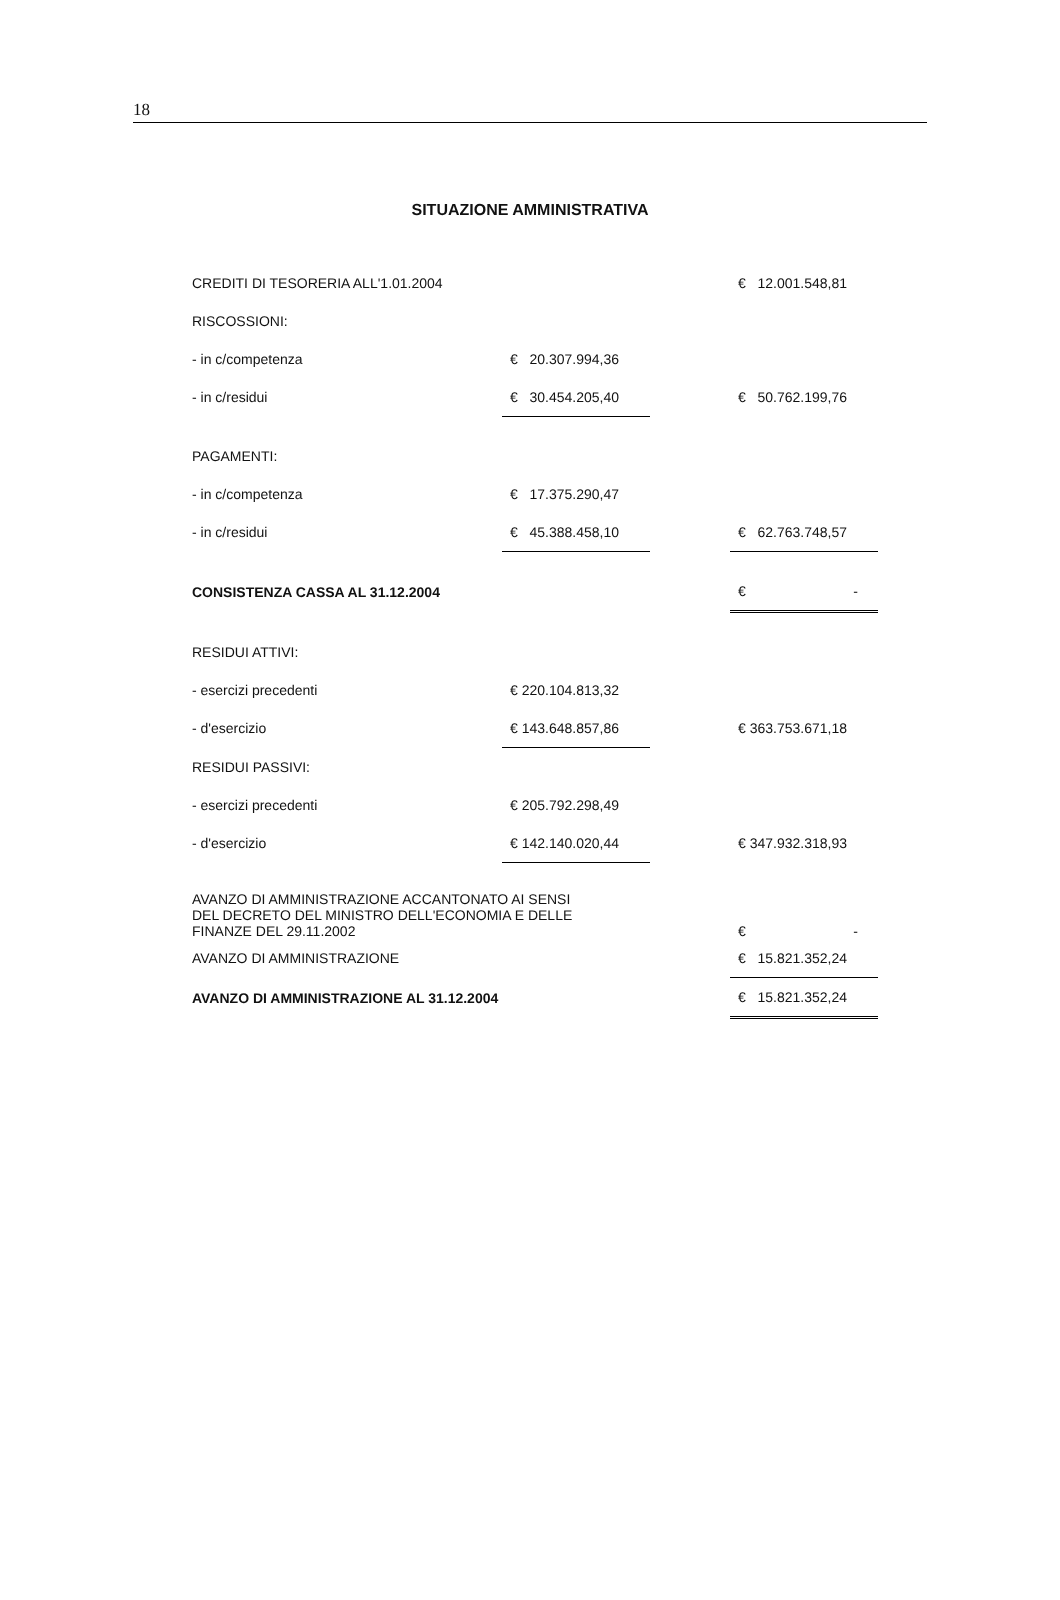18
SITUAZIONE AMMINISTRATIVA
| CREDITI DI TESORERIA ALL'1.01.2004 | | | € 12.001.548,81 |
| RISCOSSIONI: | | | |
| - in c/competenza | € 20.307.994,36 | | |
| - in c/residui | € 30.454.205,40 | | € 50.762.199,76 |
| PAGAMENTI: | | | |
| - in c/competenza | € 17.375.290,47 | | |
| - in c/residui | € 45.388.458,10 | | € 62.763.748,57 |
| CONSISTENZA CASSA AL 31.12.2004 | | | € - |
| RESIDUI ATTIVI: | | | |
| - esercizi precedenti | € 220.104.813,32 | | |
| - d'esercizio | € 143.648.857,86 | | € 363.753.671,18 |
| RESIDUI PASSIVI: | | | |
| - esercizi precedenti | € 205.792.298,49 | | |
| - d'esercizio | € 142.140.020,44 | | € 347.932.318,93 |
| AVANZO DI AMMINISTRAZIONE ACCANTONATO AI SENSI DEL DECRETO DEL MINISTRO DELL'ECONOMIA E DELLE FINANZE DEL 29.11.2002 | | | € - |
| AVANZO DI AMMINISTRAZIONE | | | € 15.821.352,24 |
| AVANZO DI AMMINISTRAZIONE AL 31.12.2004 | | | € 15.821.352,24 |